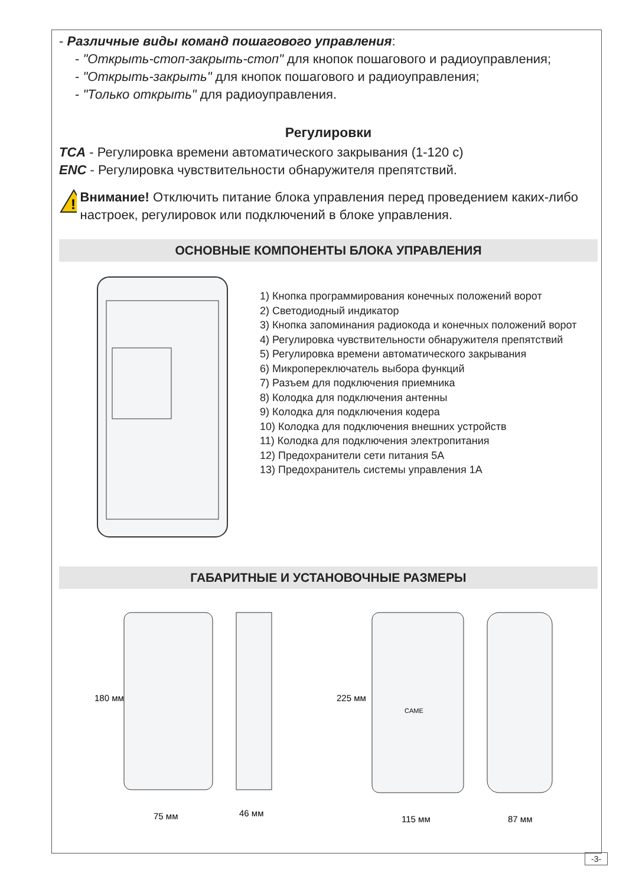- Различные виды команд пошагового управления:
- "Открыть-стоп-закрыть-стоп" для кнопок пошагового и радиоуправления;
- "Открыть-закрыть" для кнопок пошагового и радиоуправления;
- "Только открыть" для радиоуправления.
Регулировки
TCA - Регулировка времени автоматического закрывания (1-120 с)
ENC - Регулировка чувствительности обнаружителя препятствий.
!
Внимание! Отключить питание блока управления перед проведением каких-либо настроек, регулировок или подключений в блоке управления.
ОСНОВНЫЕ КОМПОНЕНТЫ БЛОКА УПРАВЛЕНИЯ
1) Кнопка программирования конечных положений ворот
2) Светодиодный индикатор
3) Кнопка запоминания радиокода и конечных положений ворот
4) Регулировка чувствительности обнаружителя препятствий
5) Регулировка времени автоматического закрывания
6) Микропереключатель выбора функций
7) Разъем для подключения приемника
8) Колодка для подключения антенны
9) Колодка для подключения кодера
10) Колодка для подключения внешних устройств
11) Колодка для подключения электропитания
12) Предохранители сети питания 5А
13) Предохранитель системы управления 1А
ГАБАРИТНЫЕ И УСТАНОВОЧНЫЕ РАЗМЕРЫ
75 мм
46 мм
115 мм
87 мм
180 мм
225 мм
CAME
-3-